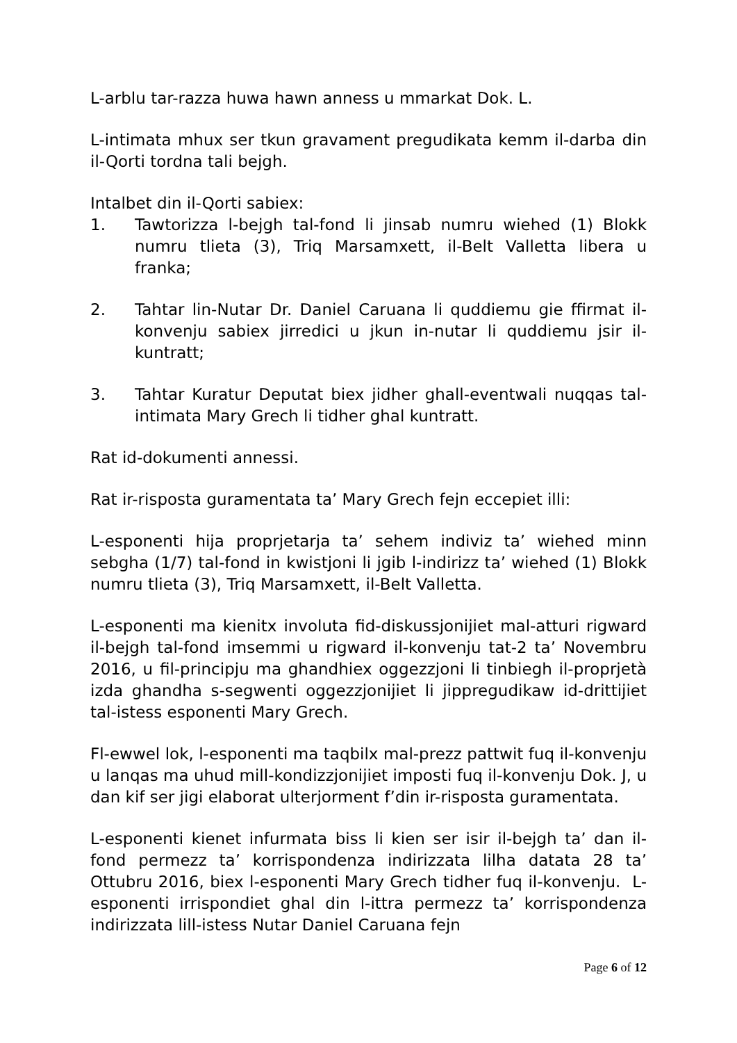L-arblu tar-razza huwa hawn anness u mmarkat Dok. L.
L-intimata mhux ser tkun gravament pregudikata kemm il-darba din il-Qorti tordna tali bejgh.
Intalbet din il-Qorti sabiex:
1. Tawtorizza l-bejgh tal-fond li jinsab numru wiehed (1) Blokk numru tlieta (3), Triq Marsamxett, il-Belt Valletta libera u franka;
2. Tahtar lin-Nutar Dr. Daniel Caruana li quddiemu gie ffirmat il-konvenju sabiex jirredici u jkun in-nutar li quddiemu jsir il-kuntratt;
3. Tahtar Kuratur Deputat biex jidher ghall-eventwali nuqqas tal-intimata Mary Grech li tidher ghal kuntratt.
Rat id-dokumenti annessi.
Rat ir-risposta guramentata ta’ Mary Grech fejn eccepiet illi:
L-esponenti hija proprjetarja ta’ sehem indiviz ta’ wiehed minn sebgha (1/7) tal-fond in kwistjoni li jgib l-indirizz ta’ wiehed (1) Blokk numru tlieta (3), Triq Marsamxett, il-Belt Valletta.
L-esponenti ma kienitx involuta fid-diskussjonijiet mal-atturi rigward il-bejgh tal-fond imsemmi u rigward il-konvenju tat-2 ta’ Novembru 2016, u fil-principju ma ghandhiex oggezzjoni li tinbiegh il-proprjetà izda ghandha s-segwenti oggezzjonijiet li jippregudikaw id-drittijiet tal-istess esponenti Mary Grech.
Fl-ewwel lok, l-esponenti ma taqbilx mal-prezz pattwit fuq il-konvenju u lanqas ma uhud mill-kondizzjonijiet imposti fuq il-konvenju Dok. J, u dan kif ser jigi elaborat ulterjorment f’din ir-risposta guramentata.
L-esponenti kienet infurmata biss li kien ser isir il-bejgh ta’ dan il-fond permezz ta’ korrispondenza indirizzata lilha datata 28 ta’ Ottubru 2016, biex l-esponenti Mary Grech tidher fuq il-konvenju. L-esponenti irrispondiet ghal din l-ittra permezz ta’ korrispondenza indirizzata lill-istess Nutar Daniel Caruana fejn
Page 6 of 12